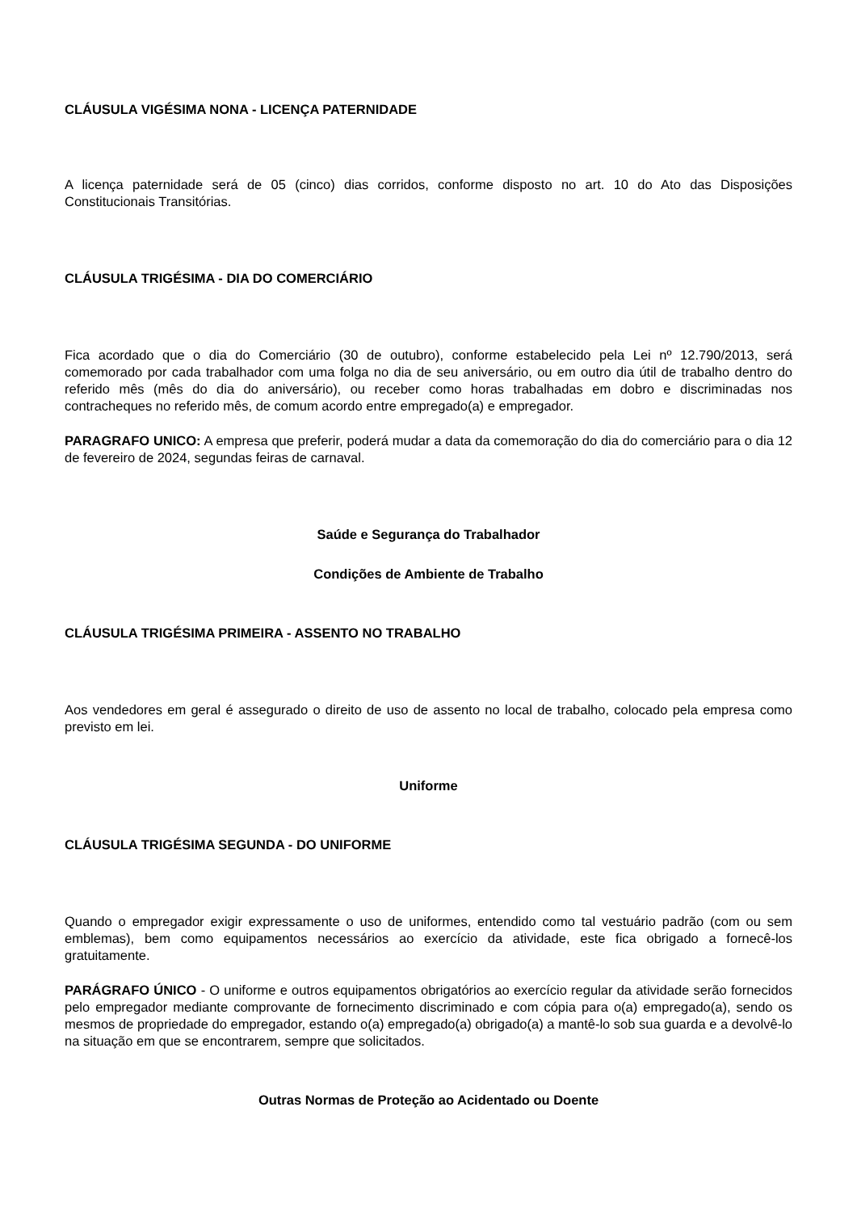CLÁUSULA VIGÉSIMA NONA - LICENÇA PATERNIDADE
A licença paternidade será de 05 (cinco) dias corridos, conforme disposto no art. 10 do Ato das Disposições Constitucionais Transitórias.
CLÁUSULA TRIGÉSIMA - DIA DO COMERCIÁRIO
Fica acordado que o dia do Comerciário (30 de outubro), conforme estabelecido pela Lei nº 12.790/2013, será comemorado por cada trabalhador com uma folga no dia de seu aniversário, ou em outro dia útil de trabalho dentro do referido mês (mês do dia do aniversário), ou receber como horas trabalhadas em dobro e discriminadas nos contracheques no referido mês, de comum acordo entre empregado(a) e empregador.
PARAGRAFO UNICO: A empresa que preferir, poderá mudar a data da comemoração do dia do comerciário para o dia 12 de fevereiro de 2024, segundas feiras de carnaval.
Saúde e Segurança do Trabalhador
Condições de Ambiente de Trabalho
CLÁUSULA TRIGÉSIMA PRIMEIRA - ASSENTO NO TRABALHO
Aos vendedores em geral é assegurado o direito de uso de assento no local de trabalho, colocado pela empresa como previsto em lei.
Uniforme
CLÁUSULA TRIGÉSIMA SEGUNDA - DO UNIFORME
Quando o empregador exigir expressamente o uso de uniformes, entendido como tal vestuário padrão (com ou sem emblemas), bem como equipamentos necessários ao exercício da atividade, este fica obrigado a fornecê-los gratuitamente.
PARÁGRAFO ÚNICO - O uniforme e outros equipamentos obrigatórios ao exercício regular da atividade serão fornecidos pelo empregador mediante comprovante de fornecimento discriminado e com cópia para o(a) empregado(a), sendo os mesmos de propriedade do empregador, estando o(a) empregado(a) obrigado(a) a mantê-lo sob sua guarda e a devolvê-lo na situação em que se encontrarem, sempre que solicitados.
Outras Normas de Proteção ao Acidentado ou Doente